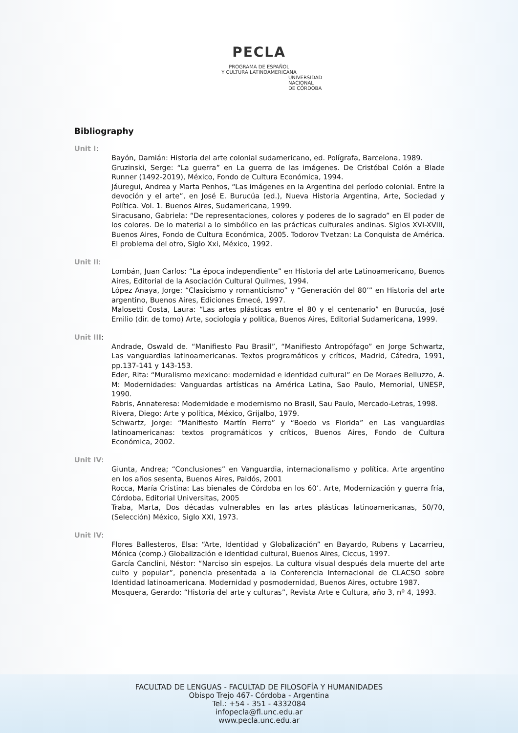PECLA
PROGRAMA DE ESPAÑOL
Y CULTURA LATINOAMERICANA
UNIVERSIDAD
NACIONAL
DE CÓRDOBA
Bibliography
Unit I:
Bayón, Damián: Historia del arte colonial sudamericano, ed. Polígrafa, Barcelona, 1989.
Gruzinski, Serge: “La guerra” en La guerra de las imágenes. De Cristóbal Colón a Blade Runner (1492-2019), México, Fondo de Cultura Económica, 1994.
Jáuregui, Andrea y Marta Penhos, “Las imágenes en la Argentina del período colonial. Entre la devoción y el arte”, en José E. Burucúa (ed.), Nueva Historia Argentina, Arte, Sociedad y Política. Vol. 1. Buenos Aires, Sudamericana, 1999.
Siracusano, Gabriela: “De representaciones, colores y poderes de lo sagrado” en El poder de los colores. De lo material a lo simbólico en las prácticas culturales andinas. Siglos XVI-XVIII, Buenos Aires, Fondo de Cultura Económica, 2005. Todorov Tvetzan: La Conquista de América. El problema del otro, Siglo Xxi, México, 1992.
Unit II:
Lombán, Juan Carlos: “La época independiente” en Historia del arte Latinoamericano, Buenos Aires, Editorial de la Asociación Cultural Quilmes, 1994.
López Anaya, Jorge: “Clasicismo y romanticismo” y “Generación del 80’” en Historia del arte argentino, Buenos Aires, Ediciones Emecé, 1997.
Malosetti Costa, Laura: “Las artes plásticas entre el 80 y el centenario” en Burucúa, José Emilio (dir. de tomo) Arte, sociología y política, Buenos Aires, Editorial Sudamericana, 1999.
Unit III:
Andrade, Oswald de. “Manifiesto Pau Brasil”, “Manifiesto Antropófago” en Jorge Schwartz, Las vanguardias latinoamericanas. Textos programáticos y críticos, Madrid, Cátedra, 1991, pp.137-141 y 143-153.
Eder, Rita: “Muralismo mexicano: modernidad e identidad cultural” en De Moraes Belluzzo, A. M: Modernidades: Vanguardas artísticas na América Latina, Sao Paulo, Memorial, UNESP, 1990.
Fabris, Annateresa: Modernidade e modernismo no Brasil, Sau Paulo, Mercado-Letras, 1998.
Rivera, Diego: Arte y política, México, Grijalbo, 1979.
Schwartz, Jorge: “Manifiesto Martín Fierro” y “Boedo vs Florida” en Las vanguardias latinoamericanas: textos programáticos y críticos, Buenos Aires, Fondo de Cultura Económica, 2002.
Unit IV:
Giunta, Andrea; “Conclusiones” en Vanguardia, internacionalismo y política. Arte argentino en los años sesenta, Buenos Aires, Paidós, 2001
Rocca, María Cristina: Las bienales de Córdoba en los 60’. Arte, Modernización y guerra fría, Córdoba, Editorial Universitas, 2005
Traba, Marta, Dos décadas vulnerables en las artes plásticas latinoamericanas, 50/70, (Selección) México, Siglo XXI, 1973.
Unit IV:
Flores Ballesteros, Elsa: “Arte, Identidad y Globalización” en Bayardo, Rubens y Lacarrieu, Mónica (comp.) Globalización e identidad cultural, Buenos Aires, Ciccus, 1997.
García Canclini, Néstor: “Narciso sin espejos. La cultura visual después dela muerte del arte culto y popular”, ponencia presentada a la Conferencia Internacional de CLACSO sobre Identidad latinoamericana. Modernidad y posmodernidad, Buenos Aires, octubre 1987.
Mosquera, Gerardo: “Historia del arte y culturas”, Revista Arte e Cultura, año 3, nº 4, 1993.
FACULTAD DE LENGUAS - FACULTAD DE FILOSOFÍA Y HUMANIDADES
Obispo Trejo 467- Córdoba - Argentina
Tel.: +54 - 351 - 4332084
infopecla@fl.unc.edu.ar
www.pecla.unc.edu.ar